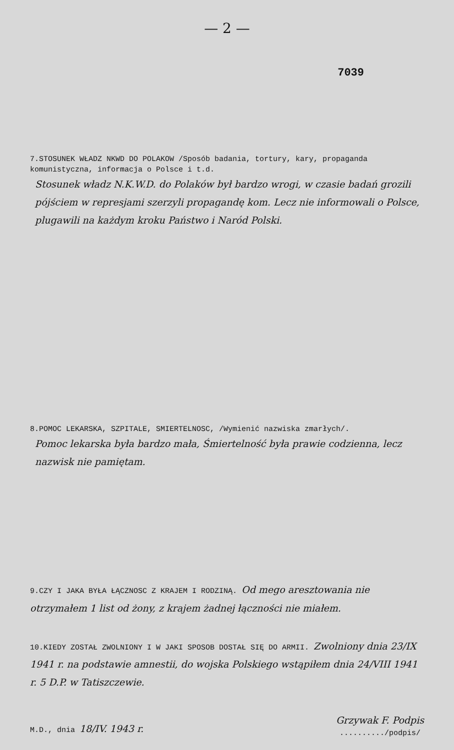— 2 —
7039
7.STOSUNEK WŁADZ NKWD DO POLAKOW /Sposób badania, tortury, kary, propaganda komunistyczna, informacja o Polsce i t.d.
Stosunek władz N.K.W.D. do Polaków był bardzo wrogi, w czasie badań grozili pójściem w represjami szerzyli propagandę kom. Lecz nie informowali o Polsce, plugawili na każdym kroku Państwo i Naród Polski.
8.POMOC LEKARSKA, SZPITALE, SMIERTELNOSC, /Wymienić nazwiska zmarłych/.
Pomoc lekarska była bardzo mała, Śmiertelność była prawie codzienna, lecz nazwisk nie pamiętam.
9.CZY I JAKA BYŁA ŁĄCZNOSC Z KRAJEM I RODZINĄ. Od mego aresztowania nie otrzymałem 1 list od żony, z krajem żadnej łączności nie miałem.
10.KIEDY ZOSTAŁ ZWOLNIONY I W JAKI SPOSOB DOSTAŁ SIĘ DO ARMII. Zwolniony dnia 23/IX 1941 r. na podstawie amnestii, do wojska Polskiego wstąpiłem dnia 24/VIII 1941 r. 5 D.P. w Tatiszczewie.
M.D., dnia 18/IV. 1943 r.
Grzywak F. Podpis
........../podpis/